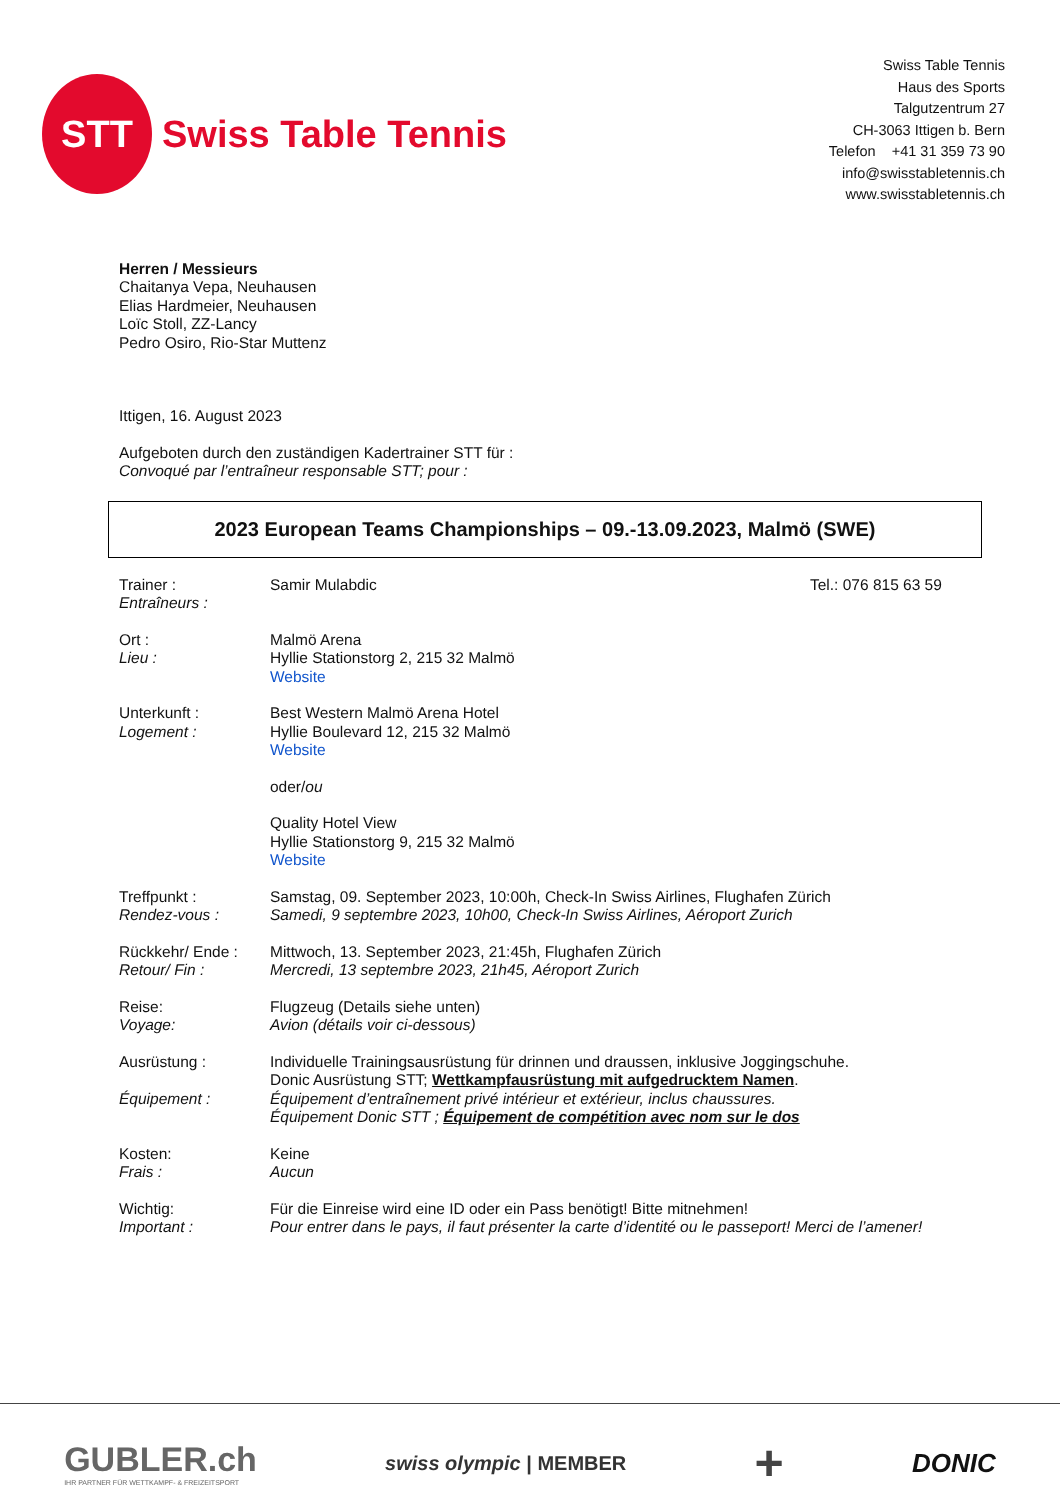STT
Swiss Table Tennis
Swiss Table Tennis
Haus des Sports
Talgutzentrum 27
CH-3063 Ittigen b. Bern
Telefon +41 31 359 73 90
info@swisstabletennis.ch
www.swisstabletennis.ch
Herren / Messieurs
Chaitanya Vepa, Neuhausen
Elias Hardmeier, Neuhausen
Loïc Stoll, ZZ-Lancy
Pedro Osiro, Rio-Star Muttenz
Ittigen, 16. August 2023
Aufgeboten durch den zuständigen Kadertrainer STT für :
Convoqué par l’entraîneur responsable STT; pour :
2023 European Teams Championships – 09.-13.09.2023, Malmö (SWE)
Trainer :
Entraîneurs :
Samir Mulabdic Tel.: 076 815 63 59
Ort :
Lieu :
Malmö Arena
Hyllie Stationstorg 2, 215 32 Malmö
Website
Unterkunft :
Logement :
Best Western Malmö Arena Hotel
Hyllie Boulevard 12, 215 32 Malmö
Website
oder/ou
Quality Hotel View
Hyllie Stationstorg 9, 215 32 Malmö
Website
Treffpunkt :
Rendez-vous :
Samstag, 09. September 2023, 10:00h, Check-In Swiss Airlines, Flughafen Zürich
Samedi, 9 septembre 2023, 10h00, Check-In Swiss Airlines, Aéroport Zurich
Rückkehr/ Ende :
Retour/ Fin :
Mittwoch, 13. September 2023, 21:45h, Flughafen Zürich
Mercredi, 13 septembre 2023, 21h45, Aéroport Zurich
Reise:
Voyage:
Flugzeug (Details siehe unten)
Avion (détails voir ci-dessous)
Ausrüstung :
Équipement :
Individuelle Trainingsausrüstung für drinnen und draussen, inklusive Joggingschuhe.
Donic Ausrüstung STT; Wettkampfausrüstung mit aufgedrucktem Namen.
Équipement d’entraînement privé intérieur et extérieur, inclus chaussures.
Équipement Donic STT ; Équipement de compétition avec nom sur le dos
Kosten:
Frais :
Keine
Aucun
Wichtig:
Important :
Für die Einreise wird eine ID oder ein Pass benötigt! Bitte mitnehmen!
Pour entrer dans le pays, il faut présenter la carte d’identité ou le passeport! Merci de l’amener!
GUBLER.ch
IHR PARTNER FÜR WETTKAMPF- & FREIZEITSPORT
swiss olympic | MEMBER
+
DONIC